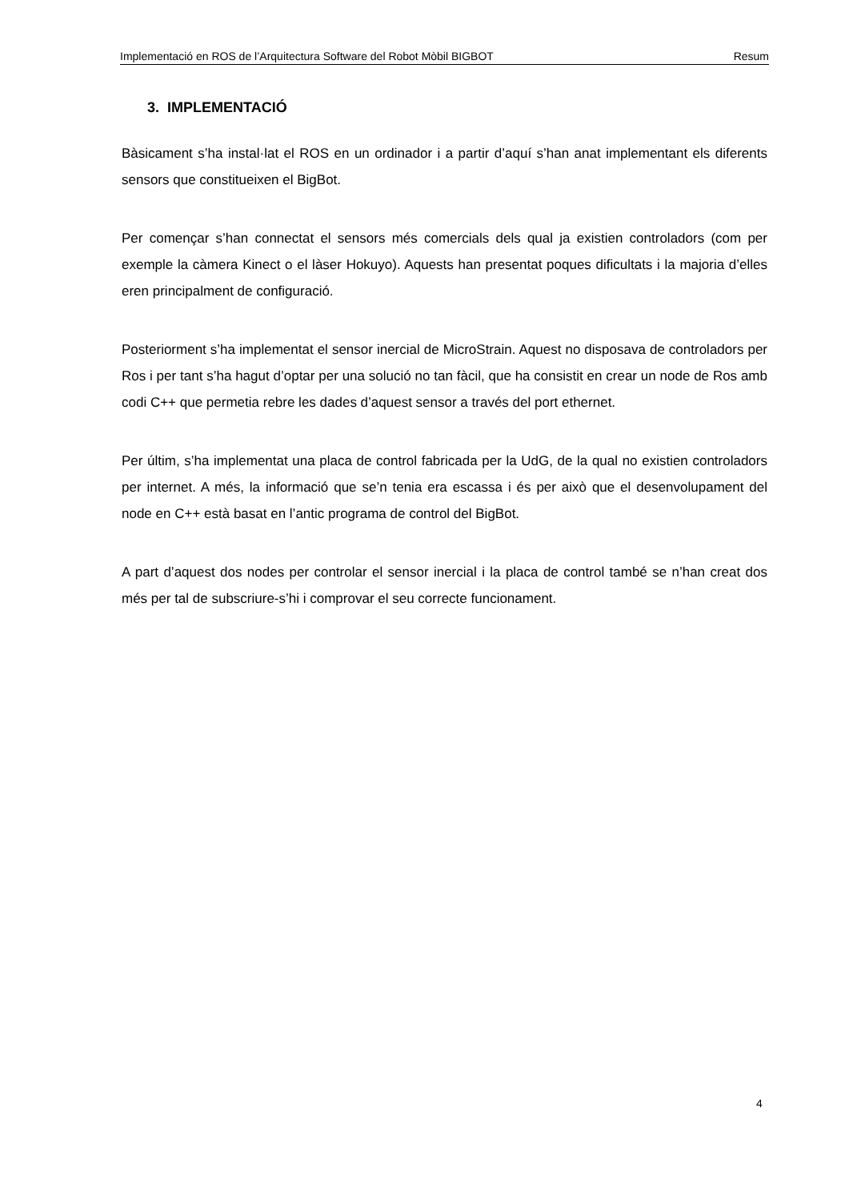Implementació en ROS de l’Arquitectura Software del Robot Mòbil BIGBOT Resum
3. IMPLEMENTACIÓ
Bàsicament s’ha instal·lat el ROS en un ordinador i a partir d’aquí s’han anat implementant els diferents sensors que constitueixen el BigBot.
Per començar s’han connectat el sensors més comercials dels qual ja existien controladors (com per exemple la càmera Kinect o el làser Hokuyo). Aquests han presentat poques dificultats i la majoria d’elles eren principalment de configuració.
Posteriorment s’ha implementat el sensor inercial de MicroStrain. Aquest no disposava de controladors per Ros i per tant s’ha hagut d’optar per una solució no tan fàcil, que ha consistit en crear un node de Ros amb codi C++ que permetia rebre les dades d’aquest sensor a través del port ethernet.
Per últim, s’ha implementat una placa de control fabricada per la UdG, de la qual no existien controladors per internet. A més, la informació que se’n tenia era escassa i és per això que el desenvolupament del node en C++ està basat en l’antic programa de control del BigBot.
A part d’aquest dos nodes per controlar el sensor inercial i la placa de control també se n’han creat dos més per tal de subscriure-s’hi i comprovar el seu correcte funcionament.
4